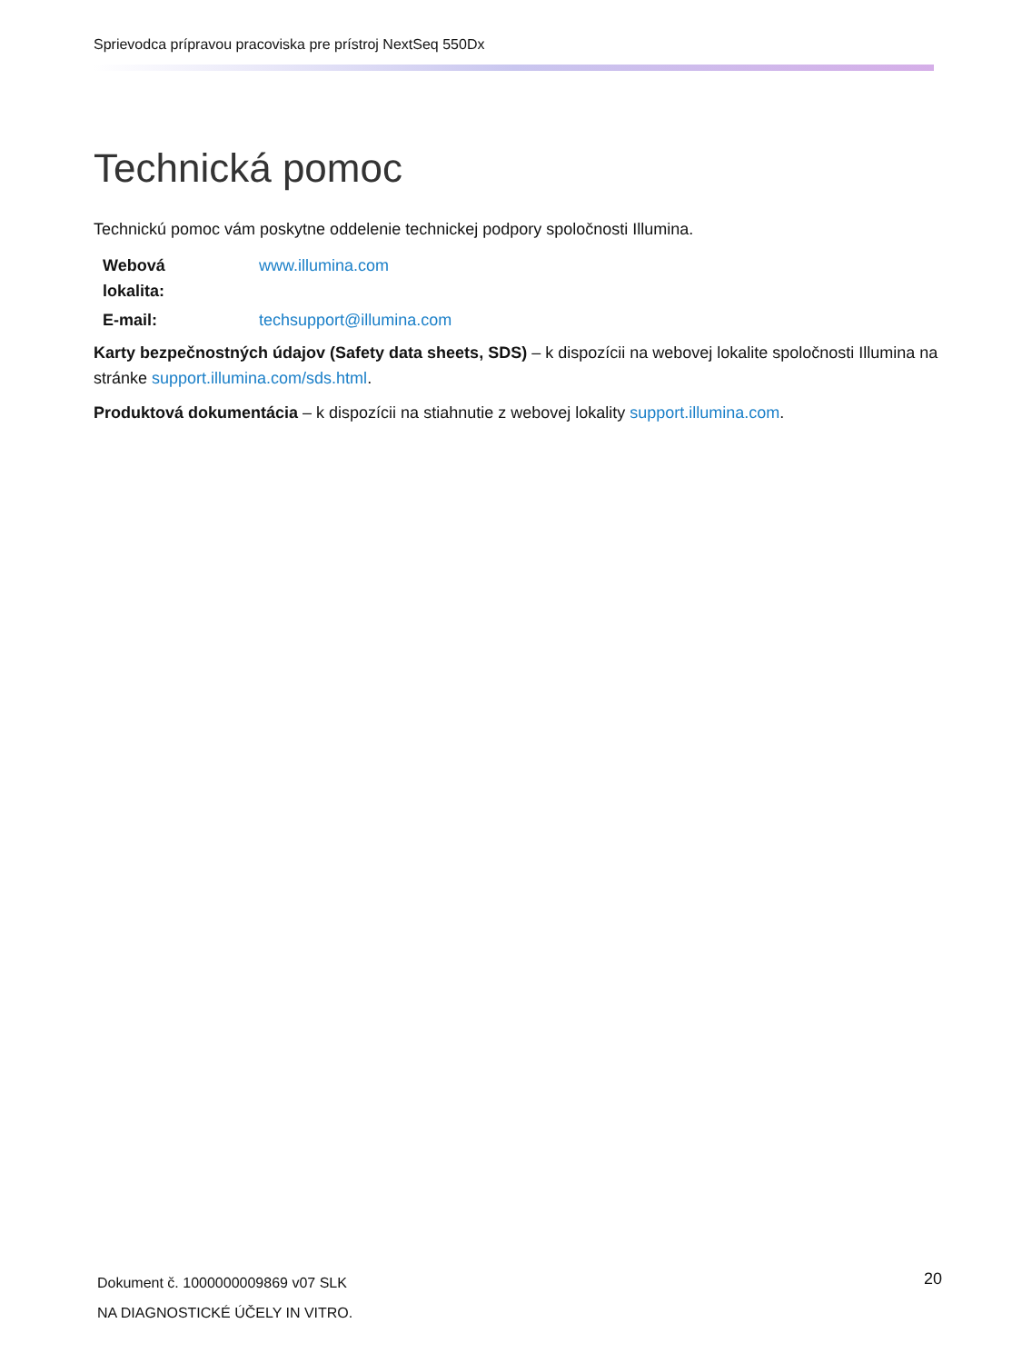Sprievodca prípravou pracoviska pre prístroj NextSeq 550Dx
Technická pomoc
Technickú pomoc vám poskytne oddelenie technickej podpory spoločnosti Illumina.
| Webová lokalita: | www.illumina.com |
| E-mail: | techsupport@illumina.com |
Karty bezpečnostných údajov (Safety data sheets, SDS) – k dispozícii na webovej lokalite spoločnosti Illumina na stránke support.illumina.com/sds.html.
Produktová dokumentácia – k dispozícii na stiahnutie z webovej lokality support.illumina.com.
Dokument č. 1000000009869 v07 SLK
NA DIAGNOSTICKÉ ÚČELY IN VITRO.
20